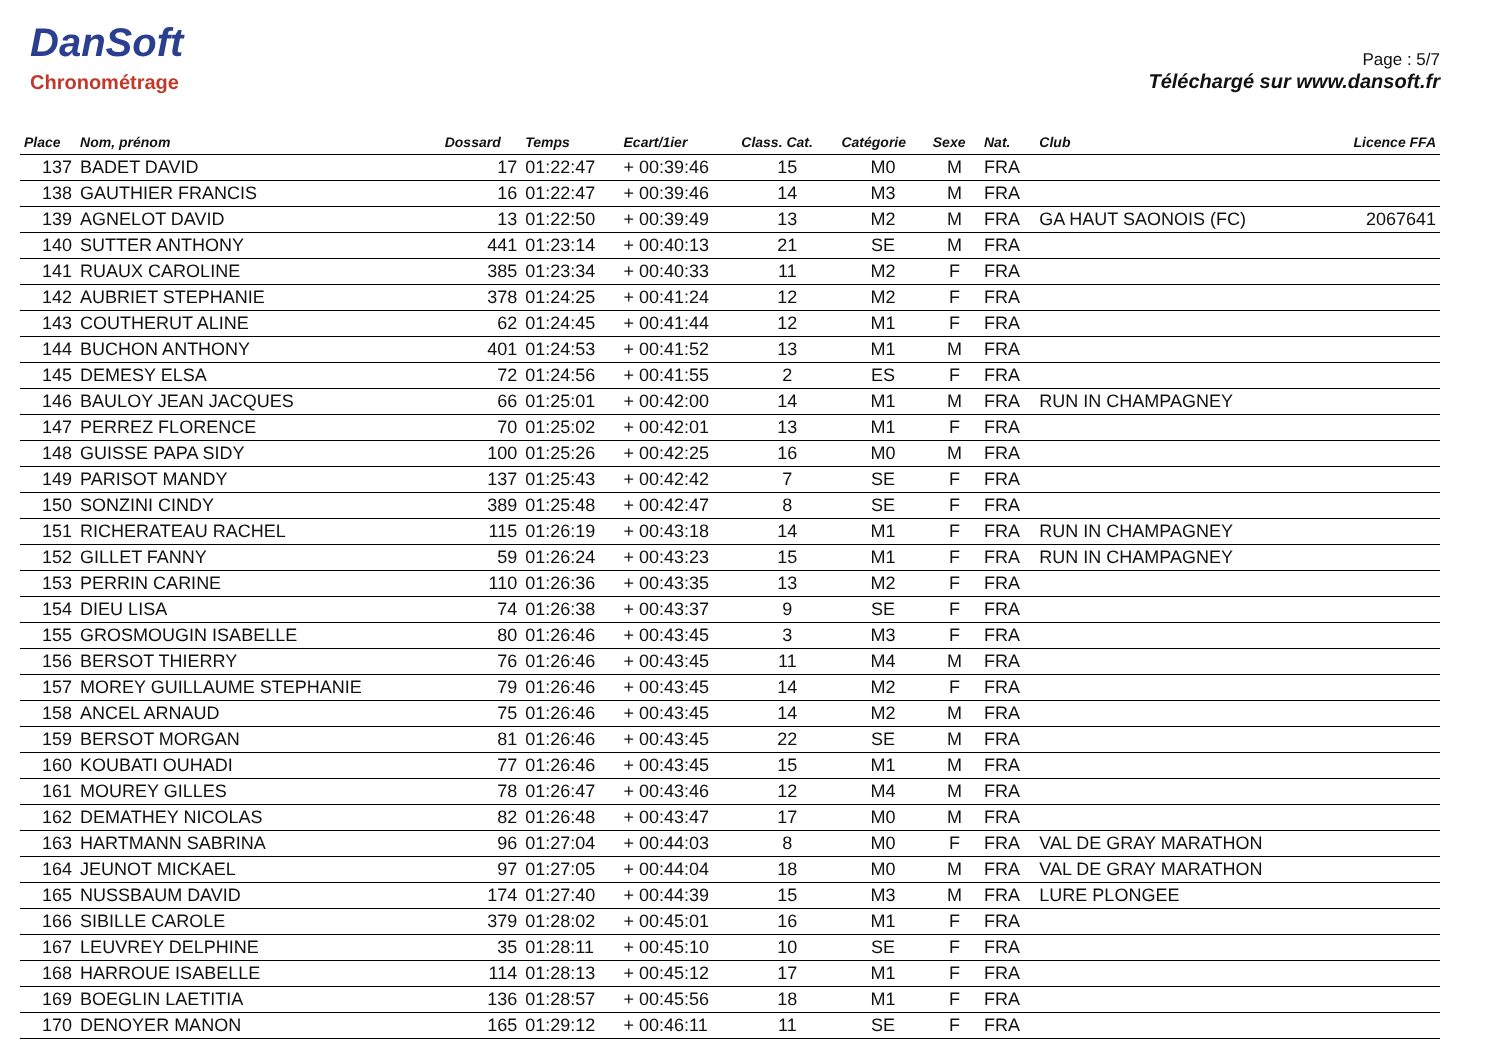DanSoft
Chronométrage
Page : 5/7
Téléchargé sur www.dansoft.fr
| Place | Nom, prénom | Dossard | Temps | Ecart/1ier | Class. Cat. | Catégorie | Sexe | Nat. | Club | Licence FFA |
| --- | --- | --- | --- | --- | --- | --- | --- | --- | --- | --- |
| 137 | BADET DAVID | 17 | 01:22:47 | + 00:39:46 | 15 | M0 | M | FRA | | |
| 138 | GAUTHIER FRANCIS | 16 | 01:22:47 | + 00:39:46 | 14 | M3 | M | FRA | | |
| 139 | AGNELOT DAVID | 13 | 01:22:50 | + 00:39:49 | 13 | M2 | M | FRA | GA HAUT SAONOIS (FC) | 2067641 |
| 140 | SUTTER ANTHONY | 441 | 01:23:14 | + 00:40:13 | 21 | SE | M | FRA | | |
| 141 | RUAUX CAROLINE | 385 | 01:23:34 | + 00:40:33 | 11 | M2 | F | FRA | | |
| 142 | AUBRIET STEPHANIE | 378 | 01:24:25 | + 00:41:24 | 12 | M2 | F | FRA | | |
| 143 | COUTHERUT ALINE | 62 | 01:24:45 | + 00:41:44 | 12 | M1 | F | FRA | | |
| 144 | BUCHON ANTHONY | 401 | 01:24:53 | + 00:41:52 | 13 | M1 | M | FRA | | |
| 145 | DEMESY ELSA | 72 | 01:24:56 | + 00:41:55 | 2 | ES | F | FRA | | |
| 146 | BAULOY JEAN JACQUES | 66 | 01:25:01 | + 00:42:00 | 14 | M1 | M | FRA | RUN IN CHAMPAGNEY | |
| 147 | PERREZ FLORENCE | 70 | 01:25:02 | + 00:42:01 | 13 | M1 | F | FRA | | |
| 148 | GUISSE PAPA SIDY | 100 | 01:25:26 | + 00:42:25 | 16 | M0 | M | FRA | | |
| 149 | PARISOT MANDY | 137 | 01:25:43 | + 00:42:42 | 7 | SE | F | FRA | | |
| 150 | SONZINI CINDY | 389 | 01:25:48 | + 00:42:47 | 8 | SE | F | FRA | | |
| 151 | RICHERATEAU RACHEL | 115 | 01:26:19 | + 00:43:18 | 14 | M1 | F | FRA | RUN IN CHAMPAGNEY | |
| 152 | GILLET FANNY | 59 | 01:26:24 | + 00:43:23 | 15 | M1 | F | FRA | RUN IN CHAMPAGNEY | |
| 153 | PERRIN CARINE | 110 | 01:26:36 | + 00:43:35 | 13 | M2 | F | FRA | | |
| 154 | DIEU LISA | 74 | 01:26:38 | + 00:43:37 | 9 | SE | F | FRA | | |
| 155 | GROSMOUGIN ISABELLE | 80 | 01:26:46 | + 00:43:45 | 3 | M3 | F | FRA | | |
| 156 | BERSOT THIERRY | 76 | 01:26:46 | + 00:43:45 | 11 | M4 | M | FRA | | |
| 157 | MOREY GUILLAUME STEPHANIE | 79 | 01:26:46 | + 00:43:45 | 14 | M2 | F | FRA | | |
| 158 | ANCEL ARNAUD | 75 | 01:26:46 | + 00:43:45 | 14 | M2 | M | FRA | | |
| 159 | BERSOT MORGAN | 81 | 01:26:46 | + 00:43:45 | 22 | SE | M | FRA | | |
| 160 | KOUBATI OUHADI | 77 | 01:26:46 | + 00:43:45 | 15 | M1 | M | FRA | | |
| 161 | MOUREY GILLES | 78 | 01:26:47 | + 00:43:46 | 12 | M4 | M | FRA | | |
| 162 | DEMATHEY NICOLAS | 82 | 01:26:48 | + 00:43:47 | 17 | M0 | M | FRA | | |
| 163 | HARTMANN SABRINA | 96 | 01:27:04 | + 00:44:03 | 8 | M0 | F | FRA | VAL DE GRAY MARATHON | |
| 164 | JEUNOT MICKAEL | 97 | 01:27:05 | + 00:44:04 | 18 | M0 | M | FRA | VAL DE GRAY MARATHON | |
| 165 | NUSSBAUM DAVID | 174 | 01:27:40 | + 00:44:39 | 15 | M3 | M | FRA | LURE PLONGEE | |
| 166 | SIBILLE CAROLE | 379 | 01:28:02 | + 00:45:01 | 16 | M1 | F | FRA | | |
| 167 | LEUVREY DELPHINE | 35 | 01:28:11 | + 00:45:10 | 10 | SE | F | FRA | | |
| 168 | HARROUE ISABELLE | 114 | 01:28:13 | + 00:45:12 | 17 | M1 | F | FRA | | |
| 169 | BOEGLIN LAETITIA | 136 | 01:28:57 | + 00:45:56 | 18 | M1 | F | FRA | | |
| 170 | DENOYER MANON | 165 | 01:29:12 | + 00:46:11 | 11 | SE | F | FRA | | |